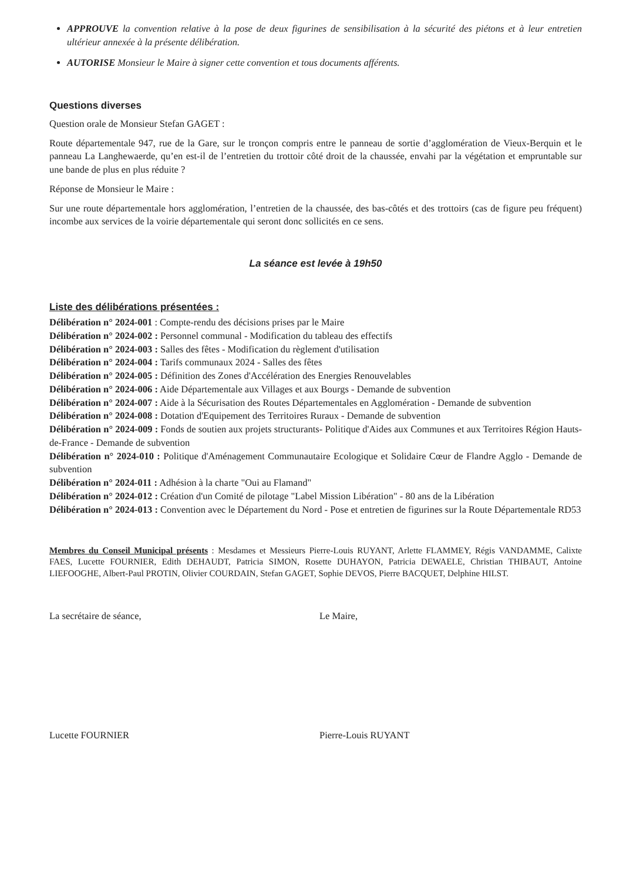APPROUVE la convention relative à la pose de deux figurines de sensibilisation à la sécurité des piétons et à leur entretien ultérieur annexée à la présente délibération.
AUTORISE Monsieur le Maire à signer cette convention et tous documents afférents.
Questions diverses
Question orale de Monsieur Stefan GAGET :
Route départementale 947, rue de la Gare, sur le tronçon compris entre le panneau de sortie d’agglomération de Vieux-Berquin et le panneau La Langhewaerde, qu’en est-il de l’entretien du trottoir côté droit de la chaussée, envahi par la végétation et empruntable sur une bande de plus en plus réduite ?
Réponse de Monsieur le Maire :
Sur une route départementale hors agglomération, l’entretien de la chaussée, des bas-côtés et des trottoirs (cas de figure peu fréquent) incombe aux services de la voirie départementale qui seront donc sollicités en ce sens.
La séance est levée à 19h50
Liste des délibérations présentées :
Délibération n° 2024-001 : Compte-rendu des décisions prises par le Maire
Délibération n° 2024-002 : Personnel communal - Modification du tableau des effectifs
Délibération n° 2024-003 : Salles des fêtes - Modification du règlement d'utilisation
Délibération n° 2024-004 : Tarifs communaux 2024 - Salles des fêtes
Délibération n° 2024-005 : Définition des Zones d'Accélération des Energies Renouvelables
Délibération n° 2024-006 : Aide Départementale aux Villages et aux Bourgs - Demande de subvention
Délibération n° 2024-007 : Aide à la Sécurisation des Routes Départementales en Agglomération - Demande de subvention
Délibération n° 2024-008 : Dotation d'Equipement des Territoires Ruraux - Demande de subvention
Délibération n° 2024-009 : Fonds de soutien aux projets structurants- Politique d'Aides aux Communes et aux Territoires Région Hauts-de-France - Demande de subvention
Délibération n° 2024-010 : Politique d'Aménagement Communautaire Ecologique et Solidaire Cœur de Flandre Agglo - Demande de subvention
Délibération n° 2024-011 : Adhésion à la charte "Oui au Flamand"
Délibération n° 2024-012 : Création d'un Comité de pilotage "Label Mission Libération" - 80 ans de la Libération
Délibération n° 2024-013 : Convention avec le Département du Nord - Pose et entretien de figurines sur la Route Départementale RD53
Membres du Conseil Municipal présents : Mesdames et Messieurs Pierre-Louis RUYANT, Arlette FLAMMEY, Régis VANDAMME, Calixte FAES, Lucette FOURNIER, Edith DEHAUDT, Patricia SIMON, Rosette DUHAYON, Patricia DEWAELE, Christian THIBAUT, Antoine LIEFOOGHE, Albert-Paul PROTIN, Olivier COURDAIN, Stefan GAGET, Sophie DEVOS, Pierre BACQUET, Delphine HILST.
La secrétaire de séance,
Lucette FOURNIER
Le Maire,
Pierre-Louis RUYANT